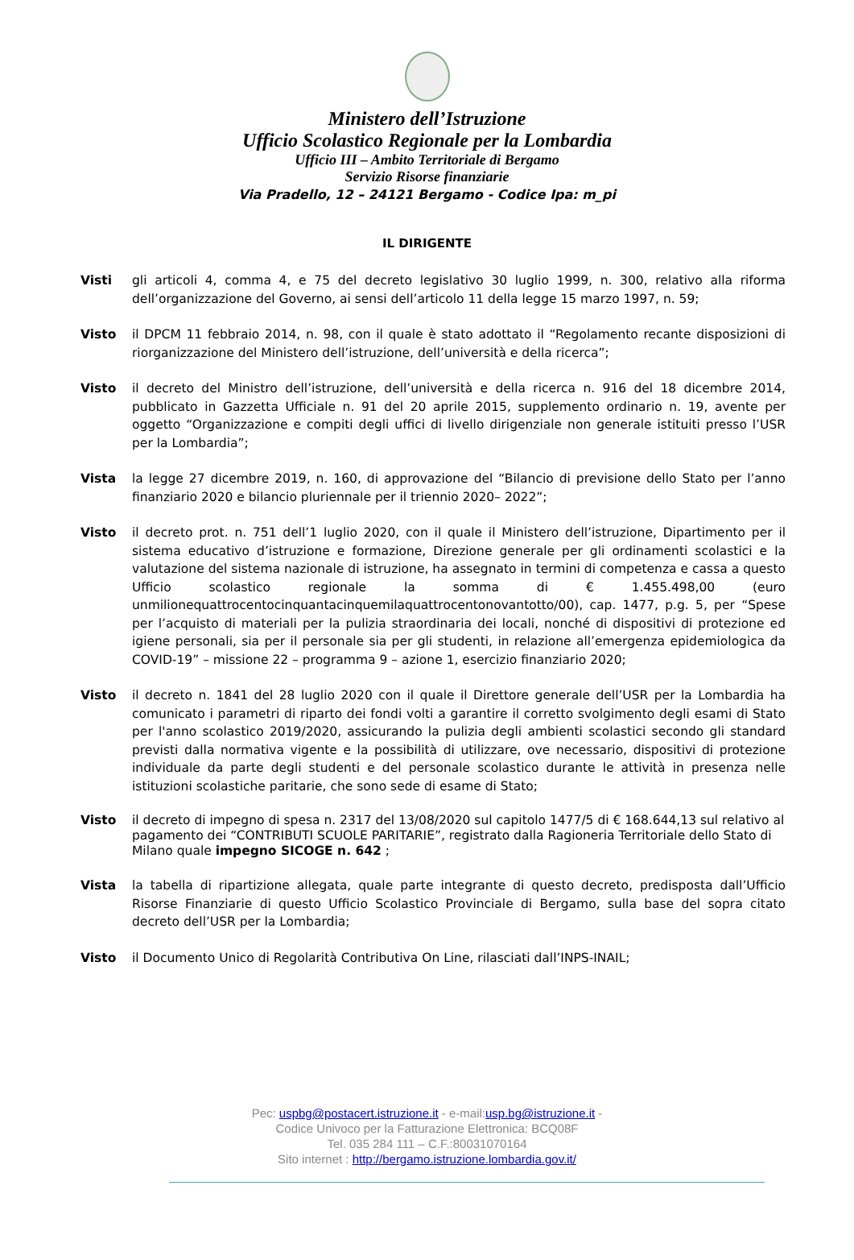Ministero dell’Istruzione
Ufficio Scolastico Regionale per la Lombardia
Ufficio III – Ambito Territoriale di Bergamo
Servizio Risorse finanziarie
Via Pradello, 12 – 24121 Bergamo - Codice Ipa: m_pi
IL DIRIGENTE
Visti gli articoli 4, comma 4, e 75 del decreto legislativo 30 luglio 1999, n. 300, relativo alla riforma dell’organizzazione del Governo, ai sensi dell’articolo 11 della legge 15 marzo 1997, n. 59;
Visto il DPCM 11 febbraio 2014, n. 98, con il quale è stato adottato il “Regolamento recante disposizioni di riorganizzazione del Ministero dell’istruzione, dell’università e della ricerca”;
Visto il decreto del Ministro dell’istruzione, dell’università e della ricerca n. 916 del 18 dicembre 2014, pubblicato in Gazzetta Ufficiale n. 91 del 20 aprile 2015, supplemento ordinario n. 19, avente per oggetto “Organizzazione e compiti degli uffici di livello dirigenziale non generale istituiti presso l’USR per la Lombardia”;
Vista la legge 27 dicembre 2019, n. 160, di approvazione del “Bilancio di previsione dello Stato per l’anno finanziario 2020 e bilancio pluriennale per il triennio 2020– 2022”;
Visto il decreto prot. n. 751 dell’1 luglio 2020, con il quale il Ministero dell’istruzione, Dipartimento per il sistema educativo d’istruzione e formazione, Direzione generale per gli ordinamenti scolastici e la valutazione del sistema nazionale di istruzione, ha assegnato in termini di competenza e cassa a questo Ufficio scolastico regionale la somma di € 1.455.498,00 (euro unmilionequattrocentocinquantacinquemilaquattrocentonovantotto/00), cap. 1477, p.g. 5, per “Spese per l’acquisto di materiali per la pulizia straordinaria dei locali, nonché di dispositivi di protezione ed igiene personali, sia per il personale sia per gli studenti, in relazione all’emergenza epidemiologica da COVID-19” – missione 22 – programma 9 – azione 1, esercizio finanziario 2020;
Visto il decreto n. 1841 del 28 luglio 2020 con il quale il Direttore generale dell’USR per la Lombardia ha comunicato i parametri di riparto dei fondi volti a garantire il corretto svolgimento degli esami di Stato per l'anno scolastico 2019/2020, assicurando la pulizia degli ambienti scolastici secondo gli standard previsti dalla normativa vigente e la possibilità di utilizzare, ove necessario, dispositivi di protezione individuale da parte degli studenti e del personale scolastico durante le attività in presenza nelle istituzioni scolastiche paritarie, che sono sede di esame di Stato;
Visto il decreto di impegno di spesa n. 2317 del 13/08/2020 sul capitolo 1477/5 di € 168.644,13 sul relativo al pagamento dei “CONTRIBUTI SCUOLE PARITARIE”, registrato dalla Ragioneria Territoriale dello Stato di Milano quale impegno SICOGE n. 642 ;
Vista la tabella di ripartizione allegata, quale parte integrante di questo decreto, predisposta dall’Ufficio Risorse Finanziarie di questo Ufficio Scolastico Provinciale di Bergamo, sulla base del sopra citato decreto dell’USR per la Lombardia;
Visto il Documento Unico di Regolarità Contributiva On Line, rilasciati dall’INPS-INAIL;
Pec: uspbg@postacert.istruzione.it - e-mail:usp.bg@istruzione.it -
Codice Univoco per la Fatturazione Elettronica: BCQ08F
Tel. 035 284 111 – C.F.:80031070164
Sito internet : http://bergamo.istruzione.lombardia.gov.it/